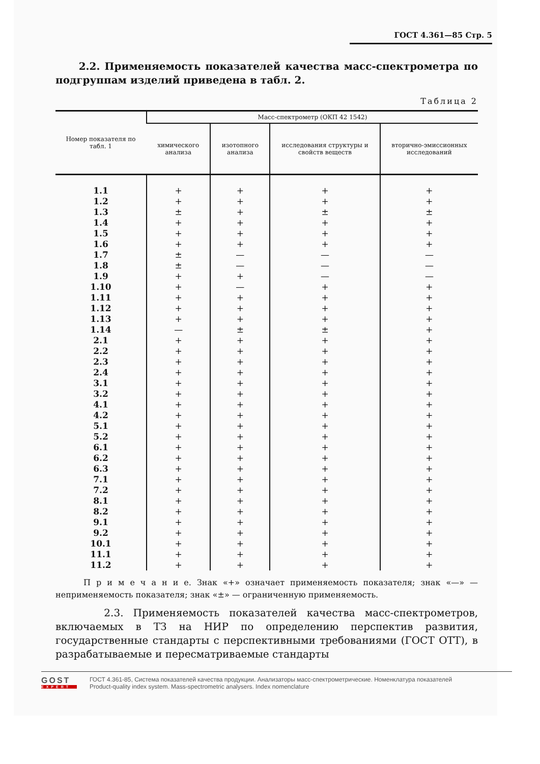ГОСТ 4.361—85 Стр. 5
2.2. Применяемость показателей качества масс-спектрометра по подгруппам изделий приведена в табл. 2.
Таблица 2
| Номер показателя по табл. 1 | Масс-спектрометр (ОКП 42 1542) | | | |
| --- | --- | --- | --- | --- |
| | химического анализа | изотопного анализа | исследования структуры и свойств веществ | вторично-эмиссионных исследований |
| 1.1 | + | + | + | + |
| 1.2 | + | + | + | + |
| 1.3 | ± | + | ± | ± |
| 1.4 | + | + | + | + |
| 1.5 | + | + | + | + |
| 1.6 | + | + | + | + |
| 1.7 | ± | — | — | — |
| 1.8 | ± | — | — | — |
| 1.9 | + | + | — | — |
| 1.10 | + | — | + | + |
| 1.11 | + | + | + | + |
| 1.12 | + | + | + | + |
| 1.13 | + | + | + | + |
| 1.14 | — | ± | ± | + |
| 2.1 | + | + | + | + |
| 2.2 | + | + | + | + |
| 2.3 | + | + | + | + |
| 2.4 | + | + | + | + |
| 3.1 | + | + | + | + |
| 3.2 | + | + | + | + |
| 4.1 | + | + | + | + |
| 4.2 | + | + | + | + |
| 5.1 | + | + | + | + |
| 5.2 | + | + | + | + |
| 6.1 | + | + | + | + |
| 6.2 | + | + | + | + |
| 6.3 | + | + | + | + |
| 7.1 | + | + | + | + |
| 7.2 | + | + | + | + |
| 8.1 | + | + | + | + |
| 8.2 | + | + | + | + |
| 9.1 | + | + | + | + |
| 9.2 | + | + | + | + |
| 10.1 | + | + | + | + |
| 11.1 | + | + | + | + |
| 11.2 | + | + | + | + |
П р и м е ч а н и е. Знак «+» означает применяемость показателя; знак «—» — неприменяемость показателя; знак «±» — ограниченную применяемость.
2.3. Применяемость показателей качества масс-спектрометров, включаемых в ТЗ на НИР по определению перспектив развития, государственные стандарты с перспективными требованиями (ГОСТ ОТТ), в разрабатываемые и пересматриваемые стандарты
GOST
EXPERT
ГОСТ 4.361-85, Система показателей качества продукции. Анализаторы масс-спектрометрические. Номенклатура показателей
Product-quality index system. Mass-spectrometric analysers. Index nomenclature